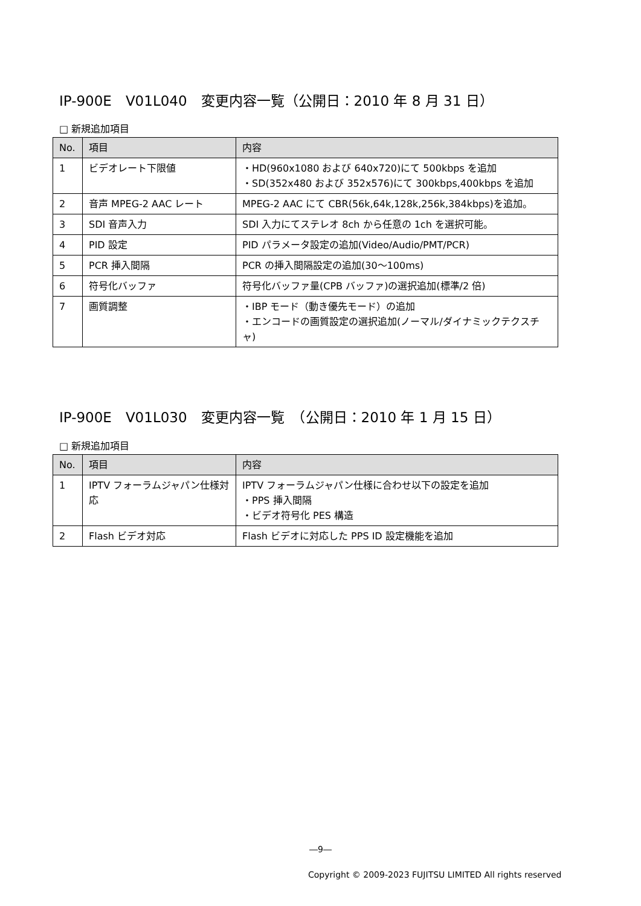IP-900E　V01L040　変更内容一覧（公開日：2010 年 8 月 31 日）
□ 新規追加項目
| No. | 項目 | 内容 |
| --- | --- | --- |
| 1 | ビデオレート下限値 | ・HD(960x1080 および 640x720)にて 500kbps を追加 ・SD(352x480 および 352x576)にて 300kbps,400kbps を追加 |
| 2 | 音声 MPEG-2 AAC レート | MPEG-2 AAC にて CBR(56k,64k,128k,256k,384kbps)を追加。 |
| 3 | SDI 音声入力 | SDI 入力にてステレオ 8ch から任意の 1ch を選択可能。 |
| 4 | PID 設定 | PID パラメータ設定の追加(Video/Audio/PMT/PCR) |
| 5 | PCR 挿入間隔 | PCR の挿入間隔設定の追加(30～100ms) |
| 6 | 符号化バッファ | 符号化バッファ量(CPB バッファ)の選択追加(標準/2 倍) |
| 7 | 画質調整 | ・IBP モード（動き優先モード）の追加 ・エンコードの画質設定の選択追加(ノーマル/ダイナミックテクスチャ) |
IP-900E　V01L030　変更内容一覧　（公開日：2010 年 1 月 15 日）
□ 新規追加項目
| No. | 項目 | 内容 |
| --- | --- | --- |
| 1 | IPTV フォーラムジャパン仕様対応 | IPTV フォーラムジャパン仕様に合わせ以下の設定を追加 ・PPS 挿入間隔 ・ビデオ符号化 PES 構造 |
| 2 | Flash ビデオ対応 | Flash ビデオに対応した PPS ID 設定機能を追加 |
―9―
Copyright © 2009-2023 FUJITSU LIMITED All rights reserved